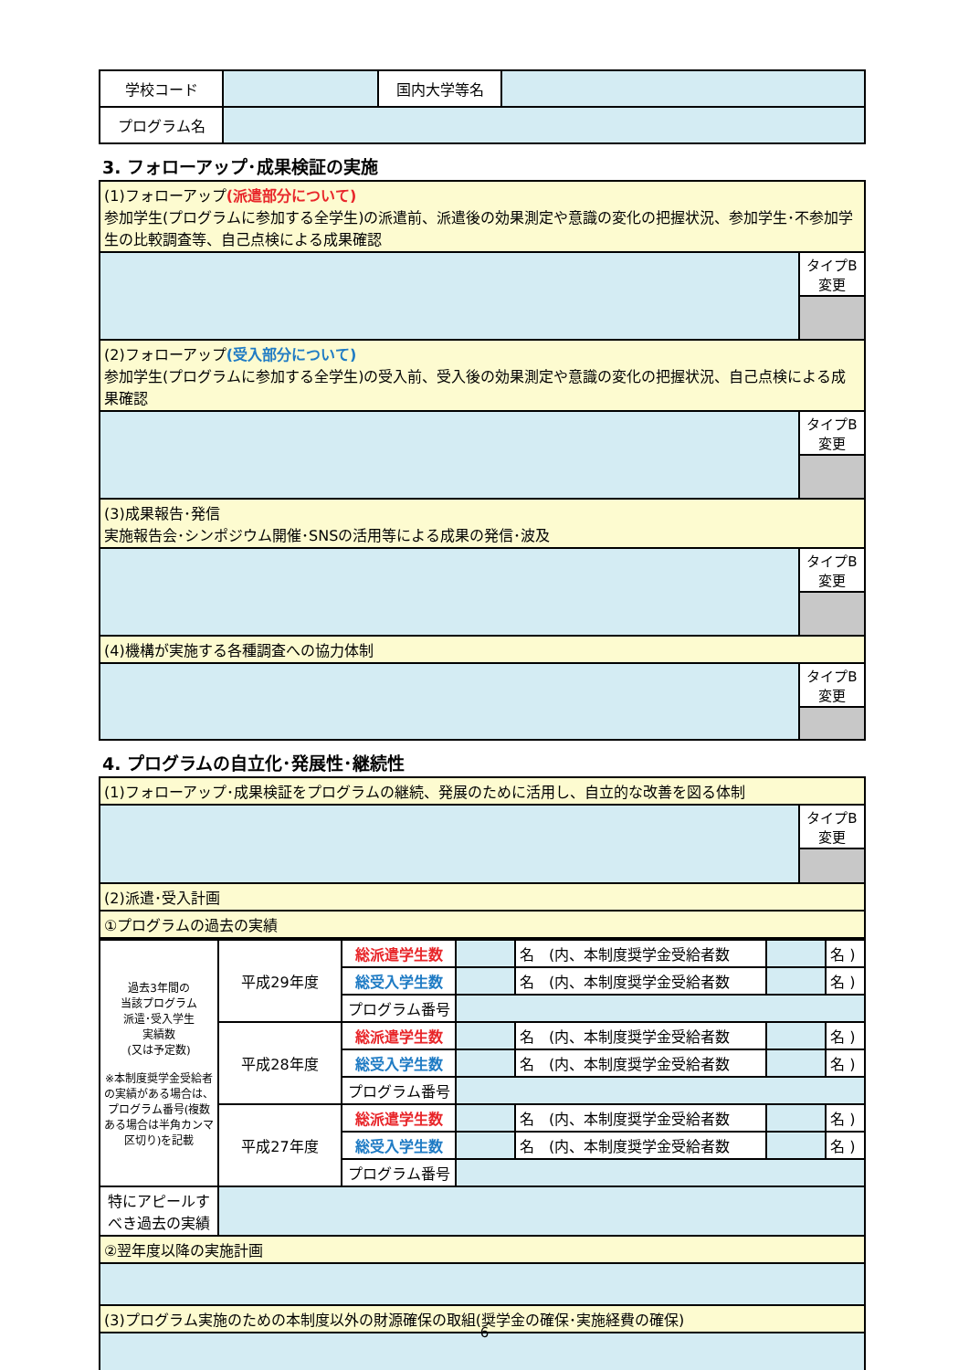| 学校コード | | 国内大学等名 | |
| プログラム名 | | | |
3. フォローアップ･成果検証の実施
| (1)フォローアップ (派遣部分について) 参加学生(プログラムに参加する全学生)の派遣前、派遣後の効果測定や意識の変化の把握状況、参加学生･不参加学生の比較調査等、自己点検による成果確認 | |
| | タイプB 変更 |
| (2)フォローアップ (受入部分について) 参加学生(プログラムに参加する全学生)の受入前、受入後の効果測定や意識の変化の把握状況、自己点検による成果確認 | |
| | タイプB 変更 |
| (3)成果報告･発信 実施報告会･シンポジウム開催･SNSの活用等による成果の発信･波及 | |
| | タイプB 変更 |
| (4)機構が実施する各種調査への協力体制 | |
| | タイプB 変更 |
4. プログラムの自立化･発展性･継続性
| (1)フォローアップ･成果検証をプログラムの継続、発展のために活用し、自立的な改善を図る体制 | |
| | タイプB 変更 |
| (2)派遣･受入計画 | |
| ①プログラムの過去の実績 | |
| 過去3年間の 当該プログラム 派遣･受入学生 実績数 (又は予定数) ※本制度奨学金受給者の実績がある場合は、プログラム番号(複数ある場合は半角カンマ区切り)を記載 | 平成29年度 | 総派遣学生数 | | 名 (内、本制度奨学金受給者数 | | 名 ) |
| | | 総受入学生数 | | 名 (内、本制度奨学金受給者数 | | 名 ) |
| | | プログラム番号 | | | | |
| | 平成28年度 | 総派遣学生数 | | 名 (内、本制度奨学金受給者数 | | 名 ) |
| | | 総受入学生数 | | 名 (内、本制度奨学金受給者数 | | 名 ) |
| | | プログラム番号 | | | | |
| | 平成27年度 | 総派遣学生数 | | 名 (内、本制度奨学金受給者数 | | 名 ) |
| | | 総受入学生数 | | 名 (内、本制度奨学金受給者数 | | 名 ) |
| | | プログラム番号 | | | | |
| 特にアピールすべき過去の実績 | | | | | | |
| ②翌年度以降の実施計画 | | | | | | |
| (3)プログラム実施のための本制度以外の財源確保の取組(奨学金の確保･実施経費の確保) | | | | | | |
6